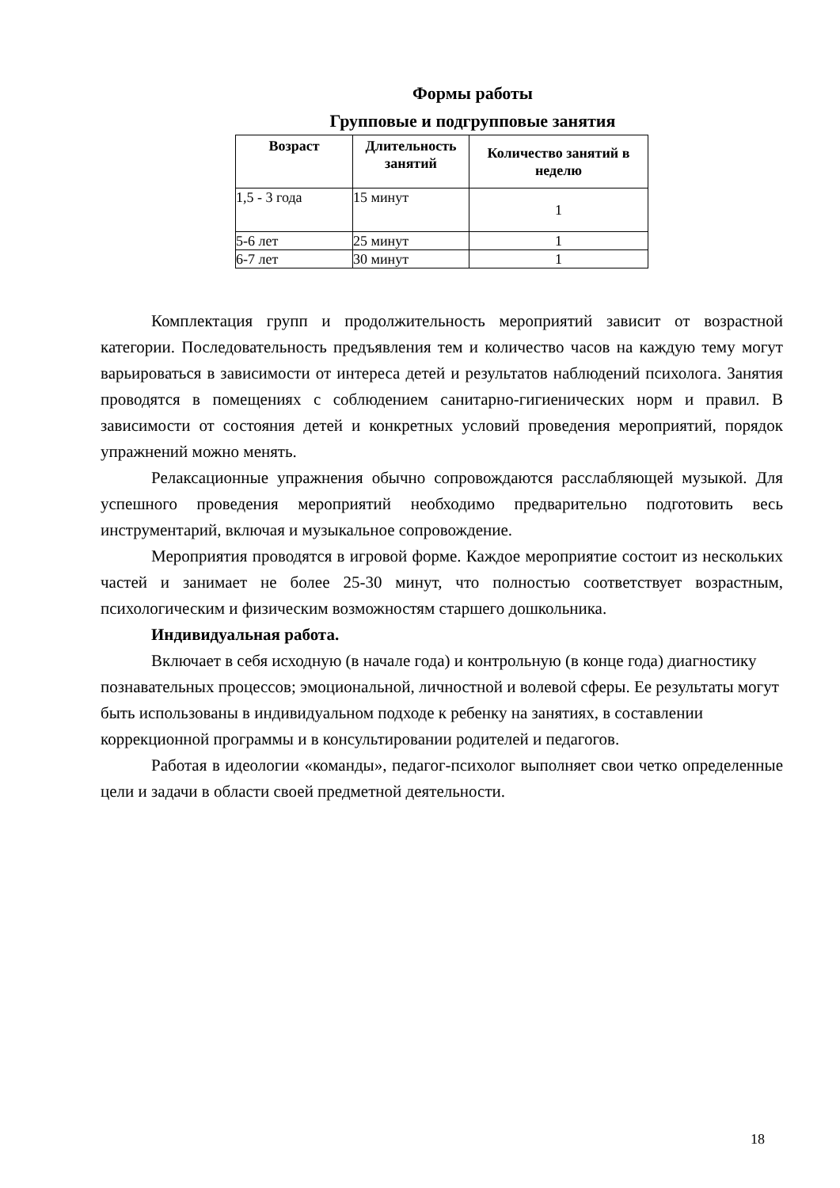Формы работы
Групповые и подгрупповые занятия
| Возраст | Длительность занятий | Количество занятий в неделю |
| --- | --- | --- |
| 1,5 - 3 года | 15 минут | 1 |
| 5-6 лет | 25 минут | 1 |
| 6-7 лет | 30 минут | 1 |
Комплектация групп и продолжительность мероприятий зависит от возрастной категории. Последовательность предъявления тем и количество часов на каждую тему могут варьироваться в зависимости от интереса детей и результатов наблюдений психолога. Занятия проводятся в помещениях с соблюдением санитарно-гигиенических норм и правил. В зависимости от состояния детей и конкретных условий проведения мероприятий, порядок упражнений можно менять.
Релаксационные упражнения обычно сопровождаются расслабляющей музыкой. Для успешного проведения мероприятий необходимо предварительно подготовить весь инструментарий, включая и музыкальное сопровождение.
Мероприятия проводятся в игровой форме. Каждое мероприятие состоит из нескольких частей и занимает не более 25-30 минут, что полностью соответствует возрастным, психологическим и физическим возможностям старшего дошкольника.
Индивидуальная работа.
Включает в себя исходную (в начале года) и контрольную (в конце года) диагностику познавательных процессов; эмоциональной, личностной и волевой сферы. Ее результаты могут быть использованы в индивидуальном подходе к ребенку на занятиях, в составлении коррекционной программы и в консультировании родителей и педагогов.
Работая в идеологии «команды», педагог-психолог выполняет свои четко определенные цели и задачи в области своей предметной деятельности.
18